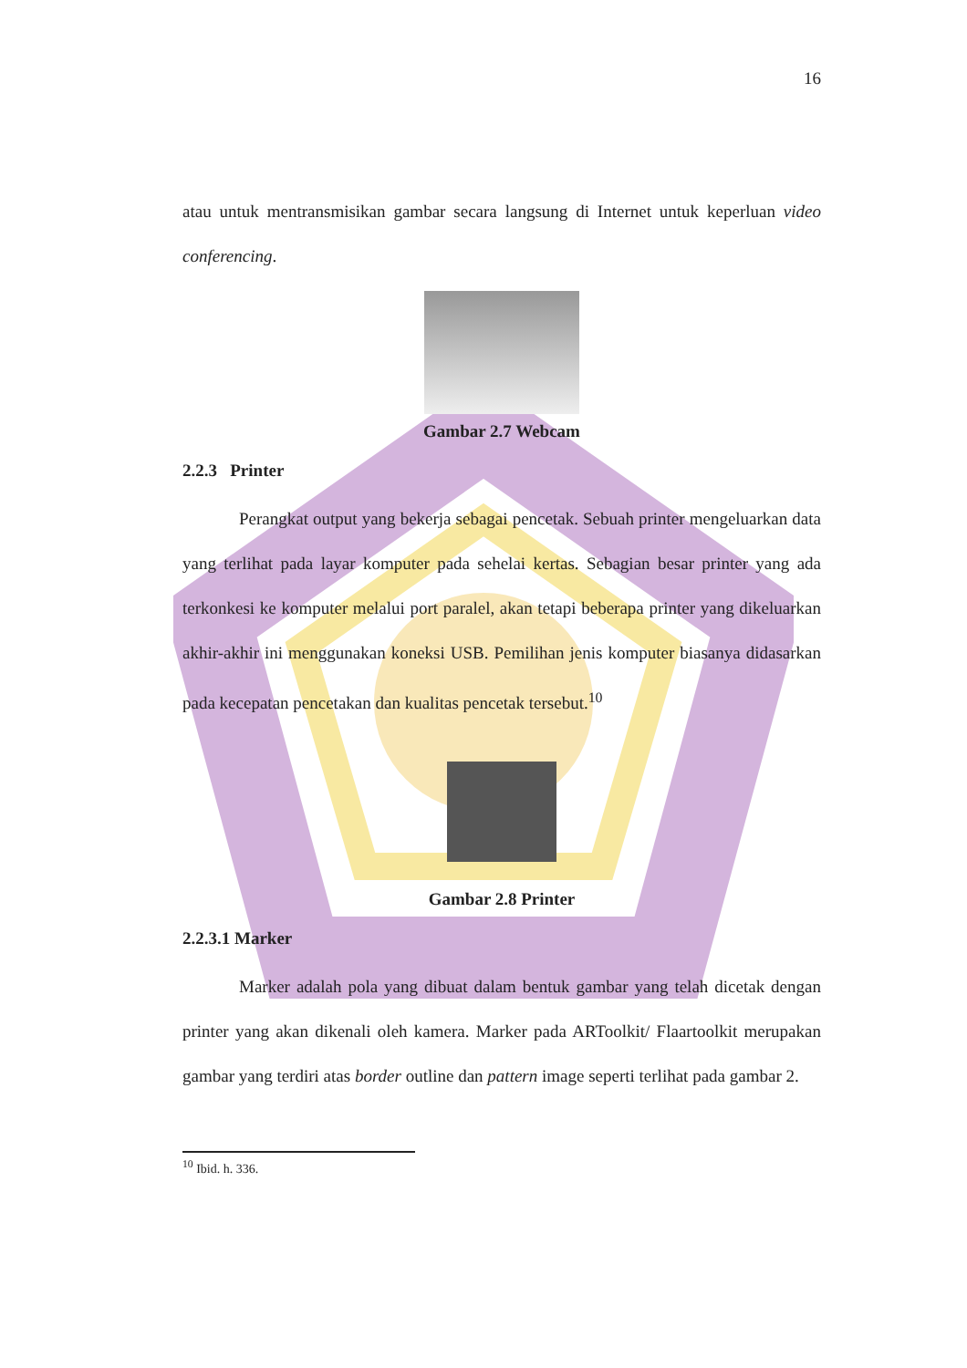16
atau untuk mentransmisikan gambar secara langsung di Internet untuk keperluan video conferencing.
Gambar 2.7 Webcam
2.2.3 Printer
Perangkat output yang bekerja sebagai pencetak. Sebuah printer mengeluarkan data yang terlihat pada layar komputer pada sehelai kertas. Sebagian besar printer yang ada terkonkesi ke komputer melalui port paralel, akan tetapi beberapa printer yang dikeluarkan akhir-akhir ini menggunakan koneksi USB. Pemilihan jenis komputer biasanya didasarkan pada kecepatan pencetakan dan kualitas pencetak tersebut.<sup>10</sup>
Gambar 2.8 Printer
2.2.3.1 Marker
Marker adalah pola yang dibuat dalam bentuk gambar yang telah dicetak dengan printer yang akan dikenali oleh kamera. Marker pada ARToolkit/ Flaartoolkit merupakan gambar yang terdiri atas border outline dan pattern image seperti terlihat pada gambar 2.
<sup>10</sup> Ibid. h. 336.